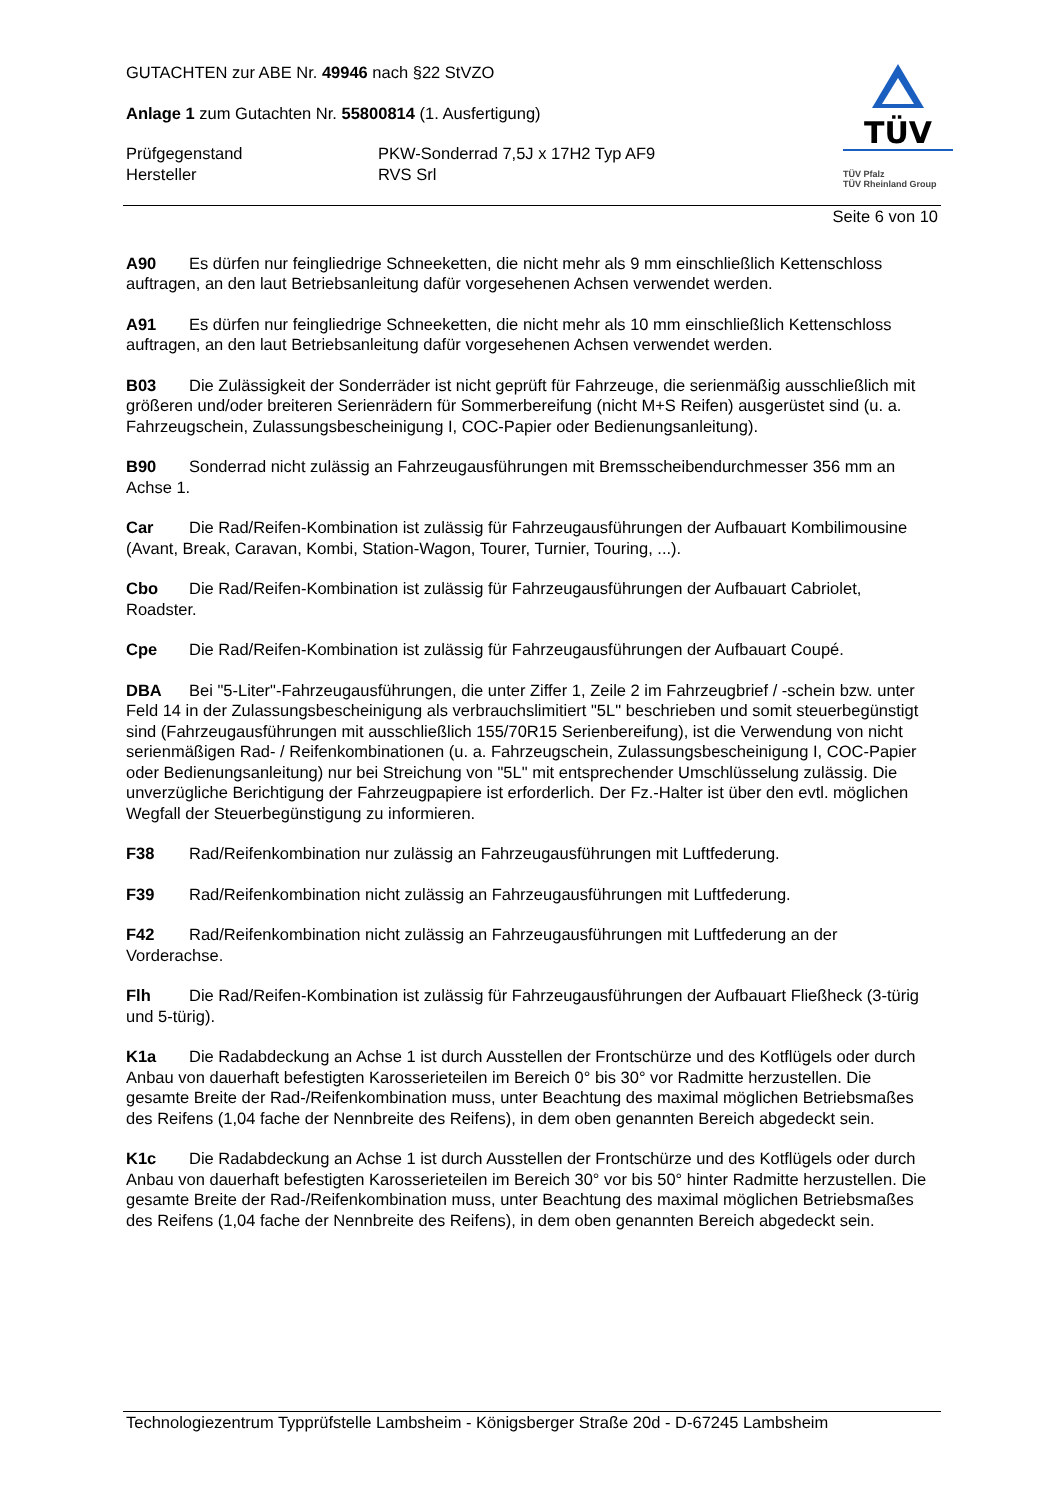TÜV
TÜV Pfalz
TÜV Rheinland Group
GUTACHTEN zur ABE Nr. 49946 nach §22 StVZO
Anlage 1 zum Gutachten Nr. 55800814 (1. Ausfertigung)
Prüfgegenstand PKW-Sonderrad 7,5J x 17H2 Typ AF9
Hersteller RVS Srl
Seite 6 von 10
A90 Es dürfen nur feingliedrige Schneeketten, die nicht mehr als 9 mm einschließlich Kettenschloss auftragen, an den laut Betriebsanleitung dafür vorgesehenen Achsen verwendet werden.
A91 Es dürfen nur feingliedrige Schneeketten, die nicht mehr als 10 mm einschließlich Kettenschloss auftragen, an den laut Betriebsanleitung dafür vorgesehenen Achsen verwendet werden.
B03 Die Zulässigkeit der Sonderräder ist nicht geprüft für Fahrzeuge, die serienmäßig ausschließlich mit größeren und/oder breiteren Serienrädern für Sommerbereifung (nicht M+S Reifen) ausgerüstet sind (u. a. Fahrzeugschein, Zulassungsbescheinigung I, COC-Papier oder Bedienungsanleitung).
B90 Sonderrad nicht zulässig an Fahrzeugausführungen mit Bremsscheibendurchmesser 356 mm an Achse 1.
Car Die Rad/Reifen-Kombination ist zulässig für Fahrzeugausführungen der Aufbauart Kombilimousine (Avant, Break, Caravan, Kombi, Station-Wagon, Tourer, Turnier, Touring, ...).
Cbo Die Rad/Reifen-Kombination ist zulässig für Fahrzeugausführungen der Aufbauart Cabriolet, Roadster.
Cpe Die Rad/Reifen-Kombination ist zulässig für Fahrzeugausführungen der Aufbauart Coupé.
DBA Bei "5-Liter"-Fahrzeugausführungen, die unter Ziffer 1, Zeile 2 im Fahrzeugbrief / -schein bzw. unter Feld 14 in der Zulassungsbescheinigung als verbrauchslimitiert "5L" beschrieben und somit steuerbegünstigt sind (Fahrzeugausführungen mit ausschließlich 155/70R15 Serienbereifung), ist die Verwendung von nicht serienmäßigen Rad- / Reifenkombinationen (u. a. Fahrzeugschein, Zulassungsbescheinigung I, COC-Papier oder Bedienungsanleitung) nur bei Streichung von "5L" mit entsprechender Umschlüsselung zulässig. Die unverzügliche Berichtigung der Fahrzeugpapiere ist erforderlich. Der Fz.-Halter ist über den evtl. möglichen Wegfall der Steuerbegünstigung zu informieren.
F38 Rad/Reifenkombination nur zulässig an Fahrzeugausführungen mit Luftfederung.
F39 Rad/Reifenkombination nicht zulässig an Fahrzeugausführungen mit Luftfederung.
F42 Rad/Reifenkombination nicht zulässig an Fahrzeugausführungen mit Luftfederung an der Vorderachse.
Flh Die Rad/Reifen-Kombination ist zulässig für Fahrzeugausführungen der Aufbauart Fließheck (3-türig und 5-türig).
K1a Die Radabdeckung an Achse 1 ist durch Ausstellen der Frontschürze und des Kotflügels oder durch Anbau von dauerhaft befestigten Karosserieteilen im Bereich 0° bis 30° vor Radmitte herzustellen. Die gesamte Breite der Rad-/Reifenkombination muss, unter Beachtung des maximal möglichen Betriebsmaßes des Reifens (1,04 fache der Nennbreite des Reifens), in dem oben genannten Bereich abgedeckt sein.
K1c Die Radabdeckung an Achse 1 ist durch Ausstellen der Frontschürze und des Kotflügels oder durch Anbau von dauerhaft befestigten Karosserieteilen im Bereich 30° vor bis 50° hinter Radmitte herzustellen. Die gesamte Breite der Rad-/Reifenkombination muss, unter Beachtung des maximal möglichen Betriebsmaßes des Reifens (1,04 fache der Nennbreite des Reifens), in dem oben genannten Bereich abgedeckt sein.
Technologiezentrum Typprüfstelle Lambsheim - Königsberger Straße 20d - D-67245 Lambsheim